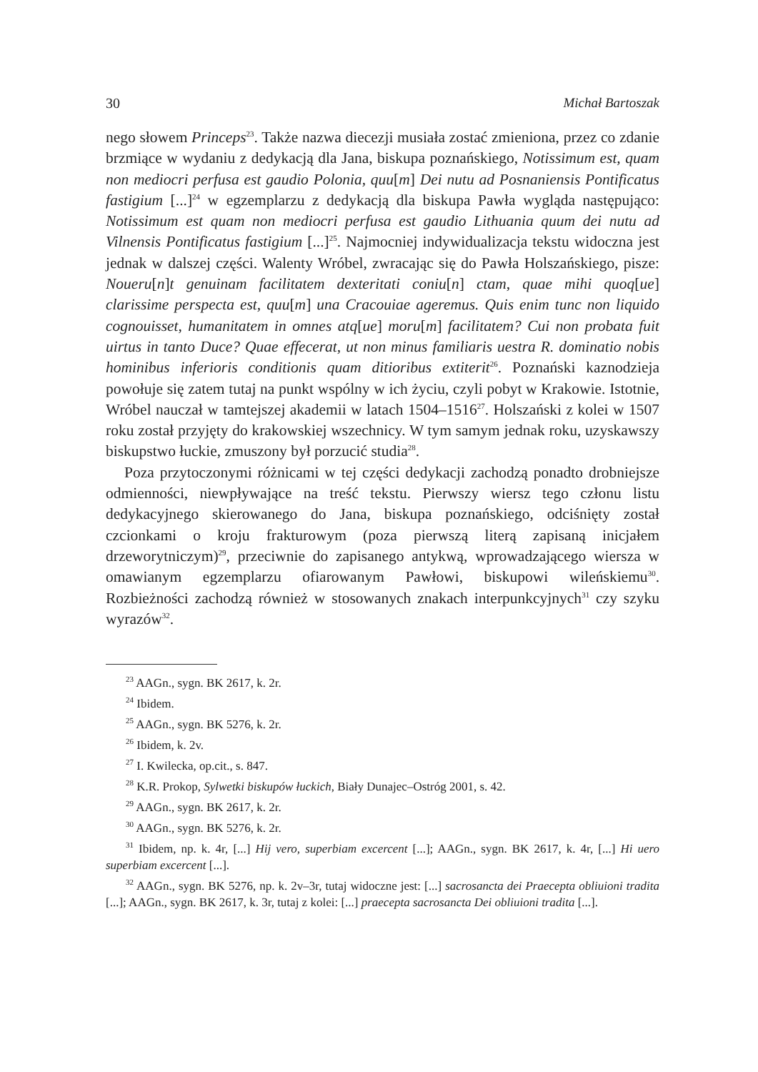30 Michał Bartoszak
nego słowem Princeps<sup>23</sup>. Także nazwa diecezji musiała zostać zmieniona, przez co zdanie brzmiące w wydaniu z dedykacją dla Jana, biskupa poznańskiego, Notissimum est, quam non mediocri perfusa est gaudio Polonia, quu[m] Dei nutu ad Posnaniensis Pontificatus fastigium [...]<sup>24</sup> w egzemplarzu z dedykacją dla biskupa Pawła wygląda następująco: Notissimum est quam non mediocri perfusa est gaudio Lithuania quum dei nutu ad Vilnensis Pontificatus fastigium [...]<sup>25</sup>. Najmocniej indywidualizacja tekstu widoczna jest jednak w dalszej części. Walenty Wróbel, zwracając się do Pawła Holszańskiego, pisze: Noueru[n]t genuinam facilitatem dexteritati coniu[n] ctam, quae mihi quoq[ue] clarissime perspecta est, quu[m] una Cracouiae ageremus. Quis enim tunc non liquido cognouisset, humanitatem in omnes atq[ue] moru[m] facilitatem? Cui non probata fuit uirtus in tanto Duce? Quae effecerat, ut non minus familiaris uestra R. dominatio nobis hominibus inferioris conditionis quam ditioribus extiterit<sup>26</sup>. Poznański kaznodzieja powołuje się zatem tutaj na punkt wspólny w ich życiu, czyli pobyt w Krakowie. Istotnie, Wróbel nauczał w tamtejszej akademii w latach 1504–1516<sup>27</sup>. Holszański z kolei w 1507 roku został przyjęty do krakowskiej wszechnicy. W tym samym jednak roku, uzyskawszy biskupstwo łuckie, zmuszony był porzucić studia<sup>28</sup>.
Poza przytoczonymi różnicami w tej części dedykacji zachodzą ponadto drobniejsze odmienności, niewpływające na treść tekstu. Pierwszy wiersz tego członu listu dedykacyjnego skierowanego do Jana, biskupa poznańskiego, odciśnięty został czcionkami o kroju frakturowym (poza pierwszą literą zapisaną inicjałem drzeworytniczym)<sup>29</sup>, przeciwnie do zapisanego antykwą, wprowadzającego wiersza w omawianym egzemplarzu ofiarowanym Pawłowi, biskupowi wileńskiemu<sup>30</sup>. Rozbieżności zachodzą również w stosowanych znakach interpunkcyjnych<sup>31</sup> czy szyku wyrazów<sup>32</sup>.
<sup>23</sup> AAGn., sygn. BK 2617, k. 2r.
<sup>24</sup> Ibidem.
<sup>25</sup> AAGn., sygn. BK 5276, k. 2r.
<sup>26</sup> Ibidem, k. 2v.
<sup>27</sup> I. Kwilecka, op.cit., s. 847.
<sup>28</sup> K.R. Prokop, Sylwetki biskupów łuckich, Biały Dunajec–Ostróg 2001, s. 42.
<sup>29</sup> AAGn., sygn. BK 2617, k. 2r.
<sup>30</sup> AAGn., sygn. BK 5276, k. 2r.
<sup>31</sup> Ibidem, np. k. 4r, [...] Hij vero, superbiam excercent [...]; AAGn., sygn. BK 2617, k. 4r, [...] Hi uero superbiam excercent [...].
<sup>32</sup> AAGn., sygn. BK 5276, np. k. 2v–3r, tutaj widoczne jest: [...] sacrosancta dei Praecepta obliuioni tradita [...]; AAGn., sygn. BK 2617, k. 3r, tutaj z kolei: [...] praecepta sacrosancta Dei obliuioni tradita [...].